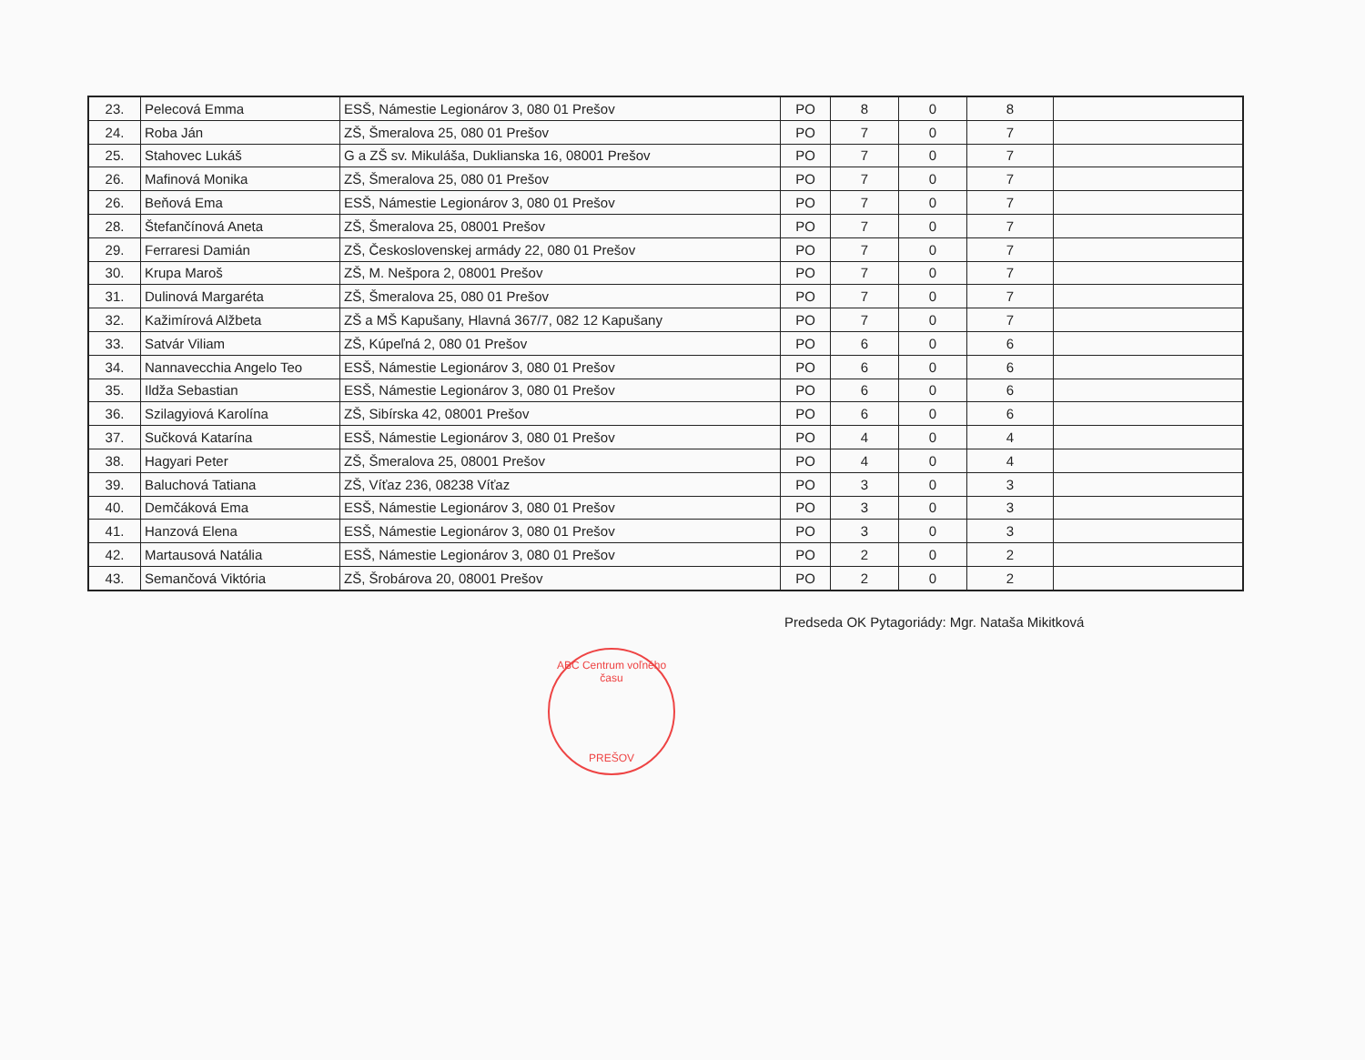| 23. | Pelecová Emma | ESŠ, Námestie Legionárov 3, 080 01 Prešov | PO | 8 | 0 | 8 | |
| 24. | Roba Ján | ZŠ, Šmeralova 25, 080 01 Prešov | PO | 7 | 0 | 7 | |
| 25. | Stahovec Lukáš | G a ZŠ sv. Mikuláša, Duklianska 16, 08001 Prešov | PO | 7 | 0 | 7 | |
| 26. | Mafinová Monika | ZŠ, Šmeralova 25, 080 01 Prešov | PO | 7 | 0 | 7 | |
| 26. | Beňová Ema | ESŠ, Námestie Legionárov 3, 080 01 Prešov | PO | 7 | 0 | 7 | |
| 28. | Štefančínová Aneta | ZŠ, Šmeralova 25, 08001 Prešov | PO | 7 | 0 | 7 | |
| 29. | Ferraresi Damián | ZŠ, Československej armády 22, 080 01 Prešov | PO | 7 | 0 | 7 | |
| 30. | Krupa Maroš | ZŠ, M. Nešpora 2, 08001 Prešov | PO | 7 | 0 | 7 | |
| 31. | Dulinová Margaréta | ZŠ, Šmeralova 25, 080 01 Prešov | PO | 7 | 0 | 7 | |
| 32. | Kažimírová Alžbeta | ZŠ a MŠ Kapušany, Hlavná 367/7, 082 12 Kapušany | PO | 7 | 0 | 7 | |
| 33. | Satvár Viliam | ZŠ, Kúpeľná 2, 080 01 Prešov | PO | 6 | 0 | 6 | |
| 34. | Nannavecchia Angelo Teo | ESŠ, Námestie Legionárov 3, 080 01 Prešov | PO | 6 | 0 | 6 | |
| 35. | Ildža Sebastian | ESŠ, Námestie Legionárov 3, 080 01 Prešov | PO | 6 | 0 | 6 | |
| 36. | Szilagyiová Karolína | ZŠ, Sibírska 42, 08001 Prešov | PO | 6 | 0 | 6 | |
| 37. | Sučková Katarína | ESŠ, Námestie Legionárov 3, 080 01 Prešov | PO | 4 | 0 | 4 | |
| 38. | Hagyari Peter | ZŠ, Šmeralova 25, 08001 Prešov | PO | 4 | 0 | 4 | |
| 39. | Baluchová Tatiana | ZŠ, Víťaz 236, 08238 Víťaz | PO | 3 | 0 | 3 | |
| 40. | Demčáková Ema | ESŠ, Námestie Legionárov 3, 080 01 Prešov | PO | 3 | 0 | 3 | |
| 41. | Hanzová Elena | ESŠ, Námestie Legionárov 3, 080 01 Prešov | PO | 3 | 0 | 3 | |
| 42. | Martausová Natália | ESŠ, Námestie Legionárov 3, 080 01 Prešov | PO | 2 | 0 | 2 | |
| 43. | Semančová Viktória | ZŠ, Šrobárova 20, 08001 Prešov | PO | 2 | 0 | 2 | |
Predseda OK Pytagoriády: Mgr. Nataša Mikitková
ABC Centrum voľného času
PREŠOV